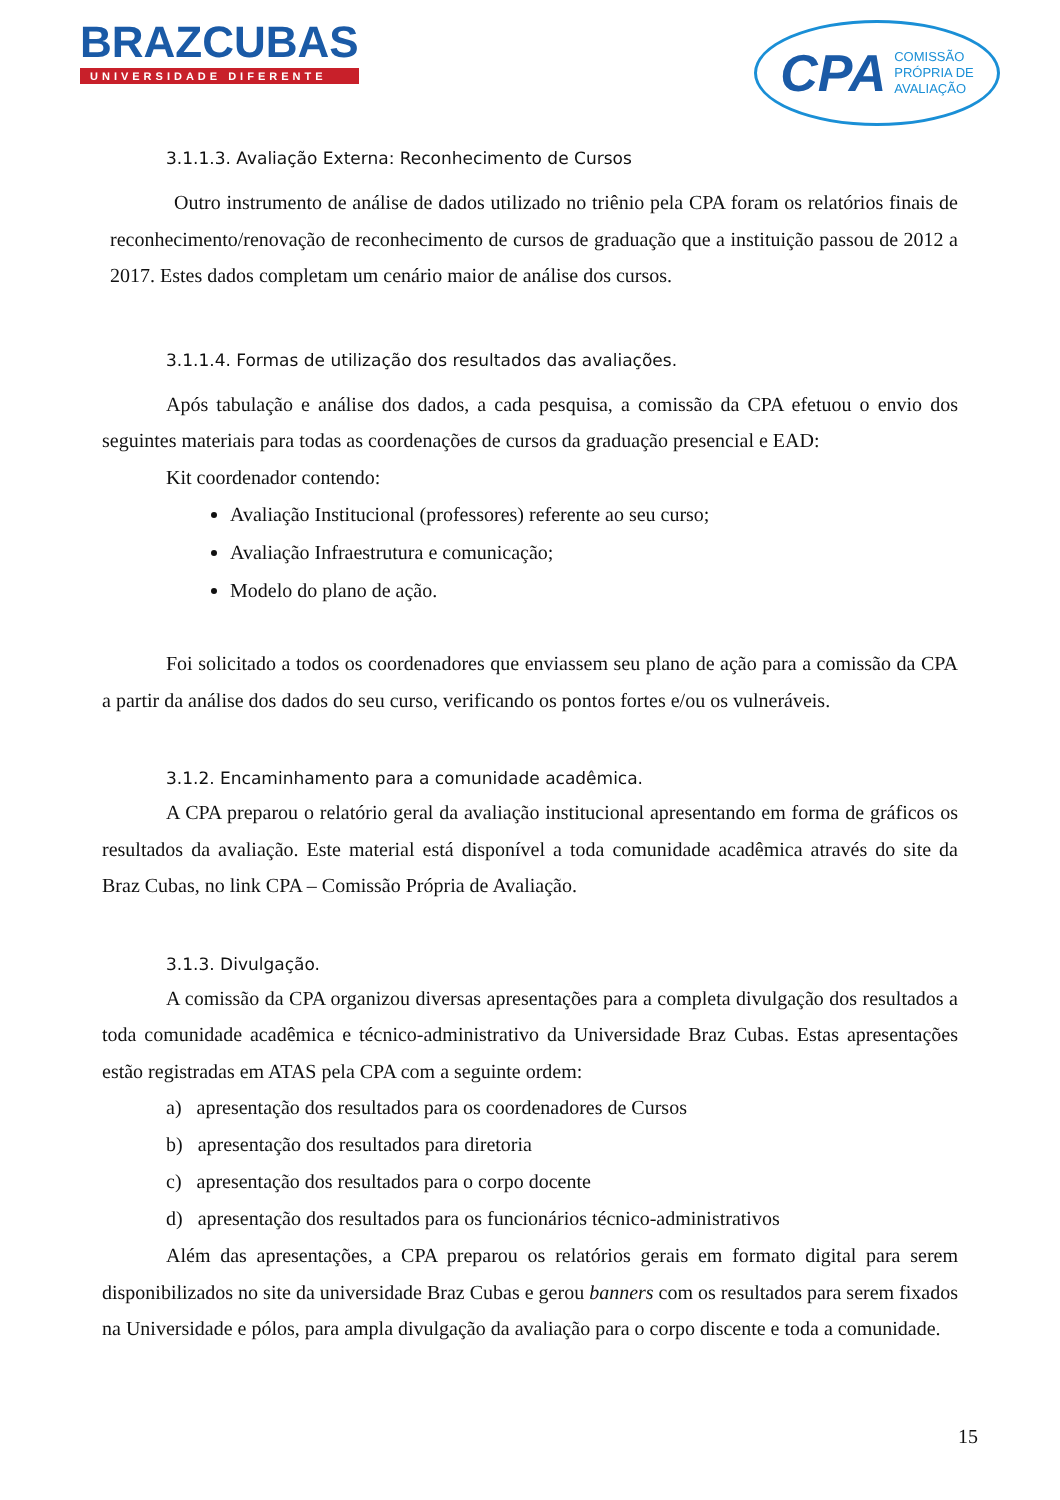BRAZCUBAS
UNIVERSIDADE DIFERENTE
CPA COMISSÃO
PRÓPRIA DE
AVALIAÇÃO
3.1.1.3. Avaliação Externa: Reconhecimento de Cursos
Outro instrumento de análise de dados utilizado no triênio pela CPA foram os relatórios finais de reconhecimento/renovação de reconhecimento de cursos de graduação que a instituição passou de 2012 a 2017. Estes dados completam um cenário maior de análise dos cursos.
3.1.1.4. Formas de utilização dos resultados das avaliações.
Após tabulação e análise dos dados, a cada pesquisa, a comissão da CPA efetuou o envio dos seguintes materiais para todas as coordenações de cursos da graduação presencial e EAD:
Kit coordenador contendo:
Avaliação Institucional (professores) referente ao seu curso;
Avaliação Infraestrutura e comunicação;
Modelo do plano de ação.
Foi solicitado a todos os coordenadores que enviassem seu plano de ação para a comissão da CPA a partir da análise dos dados do seu curso, verificando os pontos fortes e/ou os vulneráveis.
3.1.2. Encaminhamento para a comunidade acadêmica.
A CPA preparou o relatório geral da avaliação institucional apresentando em forma de gráficos os resultados da avaliação. Este material está disponível a toda comunidade acadêmica através do site da Braz Cubas, no link CPA – Comissão Própria de Avaliação.
3.1.3. Divulgação.
A comissão da CPA organizou diversas apresentações para a completa divulgação dos resultados a toda comunidade acadêmica e técnico-administrativo da Universidade Braz Cubas. Estas apresentações estão registradas em ATAS pela CPA com a seguinte ordem:
a) apresentação dos resultados para os coordenadores de Cursos
b) apresentação dos resultados para diretoria
c) apresentação dos resultados para o corpo docente
d) apresentação dos resultados para os funcionários técnico-administrativos
Além das apresentações, a CPA preparou os relatórios gerais em formato digital para serem disponibilizados no site da universidade Braz Cubas e gerou banners com os resultados para serem fixados na Universidade e pólos, para ampla divulgação da avaliação para o corpo discente e toda a comunidade.
15